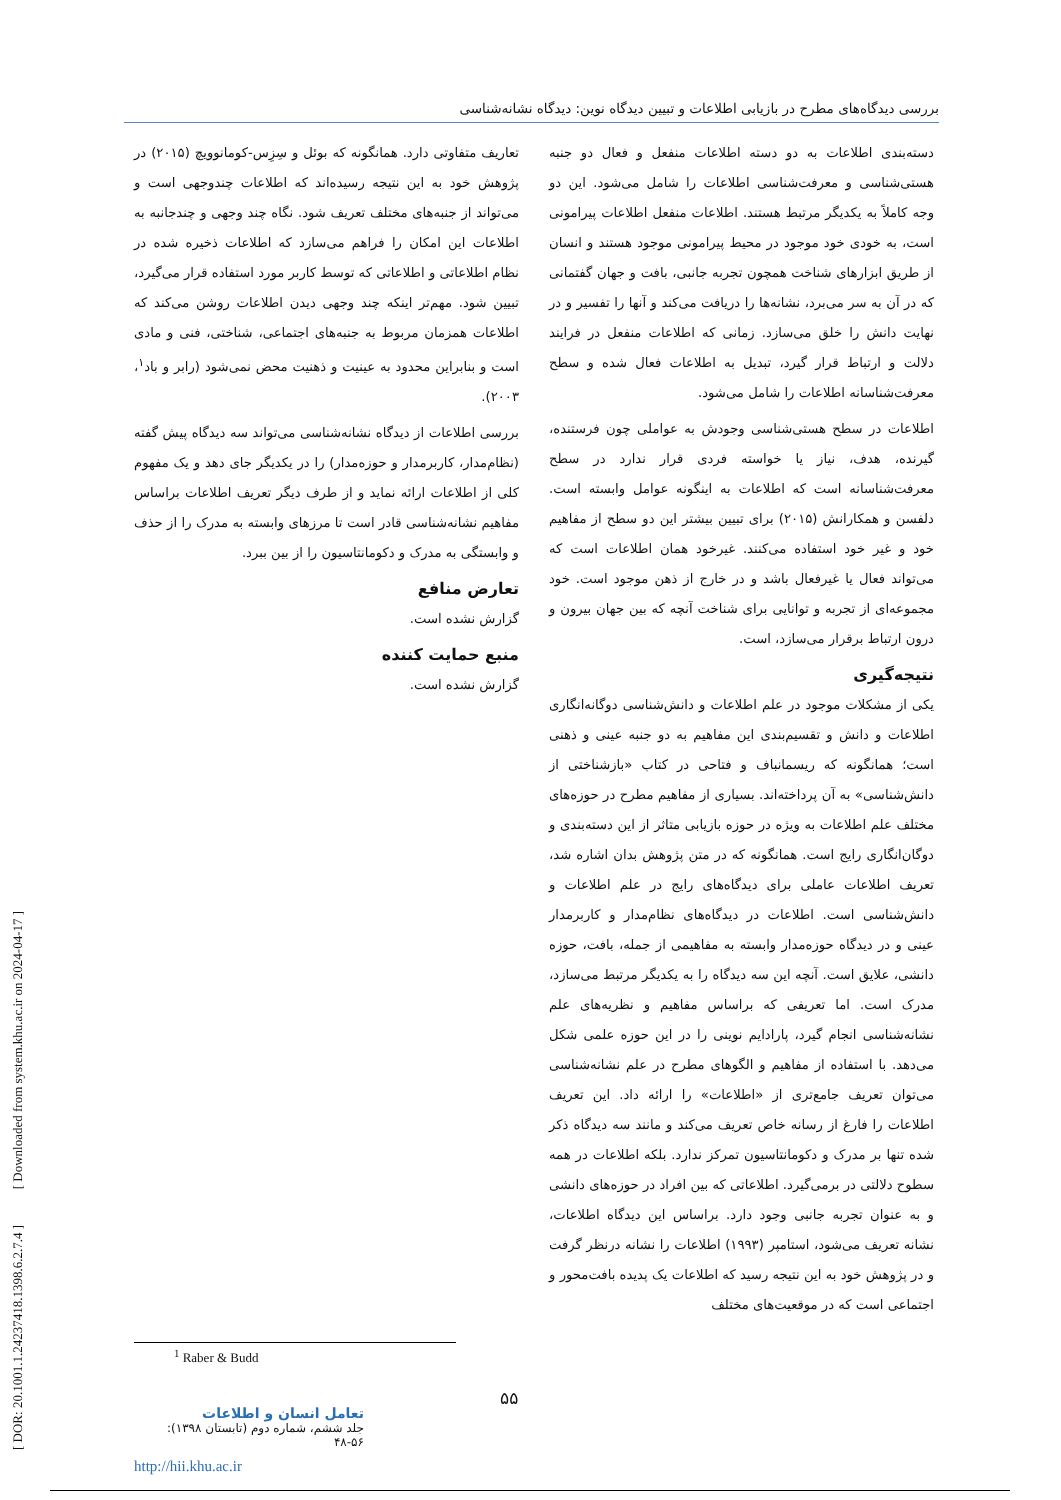بررسی دیدگاه‌های مطرح در بازیابی اطلاعات و تبیین دیدگاه نوین: دیدگاه نشانه‌شناسی
دسته‌بندی اطلاعات به دو دسته اطلاعات منفعل و فعال دو جنبه هستی‌شناسی و معرفت‌شناسی اطلاعات را شامل می‌شود. این دو وجه کاملاً به یکدیگر مرتبط هستند. اطلاعات منفعل اطلاعات پیرامونی است، به خودی خود موجود در محیط پیرامونی موجود هستند و انسان از طریق ابزارهای شناخت همچون تجربه جانبی، بافت و جهان گفتمانی که در آن به سر می‌برد، نشانه‌ها را دریافت می‌کند و آنها را تفسیر و در نهایت دانش را خلق می‌سازد. زمانی که اطلاعات منفعل در فرایند دلالت و ارتباط قرار گیرد، تبدیل به اطلاعات فعال شده و سطح معرفت‌شناسانه اطلاعات را شامل می‌شود.
اطلاعات در سطح هستی‌شناسی وجودش به عواملی چون فرستنده، گیرنده، هدف، نیاز یا خواسته فردی قرار ندارد در سطح معرفت‌شناسانه است که اطلاعات به اینگونه عوامل وابسته است. دلفسن و همکارانش (۲۰۱۵) برای تبیین بیشتر این دو سطح از مفاهیم خود و غیر خود استفاده می‌کنند. غیرخود همان اطلاعات است که می‌تواند فعال یا غیرفعال باشد و در خارج از ذهن موجود است. خود مجموعه‌ای از تجربه و توانایی برای شناخت آنچه که بین جهان بیرون و درون ارتباط برقرار می‌سازد، است.
نتیجه‌گیری
یکی از مشکلات موجود در علم اطلاعات و دانش‌شناسی دوگانه‌انگاری اطلاعات و دانش و تقسیم‌بندی این مفاهیم به دو جنبه عینی و ذهنی است؛ همانگونه که ریسمانباف و فتاحی در کتاب «بازشناختی از دانش‌شناسی» به آن پرداخته‌اند. بسیاری از مفاهیم مطرح در حوزه‌های مختلف علم اطلاعات به ویژه در حوزه بازیابی متاثر از این دسته‌بندی و دوگان‌انگاری رایج است. همانگونه که در متن پژوهش بدان اشاره شد، تعریف اطلاعات عاملی برای دیدگاه‌های رایج در علم اطلاعات و دانش‌شناسی است. اطلاعات در دیدگاه‌های نظام‌مدار و کاربرمدار عینی و در دیدگاه حوزه‌مدار وابسته به مفاهیمی از جمله، بافت، حوزه دانشی، علایق است. آنچه این سه دیدگاه را به یکدیگر مرتبط می‌سازد، مدرک است. اما تعریفی که براساس مفاهیم و نظریه‌های علم نشانه‌شناسی انجام گیرد، پارادایم نوینی را در این حوزه علمی شکل می‌دهد. با استفاده از مفاهیم و الگوهای مطرح در علم نشانه‌شناسی می‌توان تعریف جامع‌تری از «اطلاعات» را ارائه داد. این تعریف اطلاعات را فارغ از رسانه خاص تعریف می‌کند و مانند سه دیدگاه ذکر شده تنها بر مدرک و دکومانتاسیون تمرکز ندارد. بلکه اطلاعات در همه سطوح دلالتی در برمی‌گیرد. اطلاعاتی که بین افراد در حوزه‌های دانشی و به عنوان تجربه جانبی وجود دارد. براساس این دیدگاه اطلاعات، نشانه تعریف می‌شود، استامپر (۱۹۹۳) اطلاعات را نشانه درنظر گرفت و در پژوهش خود به این نتیجه رسید که اطلاعات یک پدیده بافت‌محور و اجتماعی است که در موقعیت‌های مختلف
تعاریف متفاوتی دارد. همانگونه که بوئل و سِزِس-کومانوویچ (۲۰۱۵) در پژوهش خود به این نتیجه رسیده‌اند که اطلاعات چندوجهی است و می‌تواند از جنبه‌های مختلف تعریف شود. نگاه چند وجهی و چندجانبه به اطلاعات این امکان را فراهم می‌سازد که اطلاعات ذخیره شده در نظام اطلاعاتی و اطلاعاتی که توسط کاربر مورد استفاده قرار می‌گیرد، تبیین شود. مهم‌تر اینکه چند وجهی دیدن اطلاعات روشن می‌کند که اطلاعات همزمان مربوط به جنبه‌های اجتماعی، شناختی، فنی و مادی است و بنابراین محدود به عینیت و ذهنیت محض نمی‌شود (رابر و باد<sup>۱</sup>، ۲۰۰۳).
بررسی اطلاعات از دیدگاه نشانه‌شناسی می‌تواند سه دیدگاه پیش گفته (نظام‌مدار، کاربرمدار و حوزه‌مدار) را در یکدیگر جای دهد و یک مفهوم کلی از اطلاعات ارائه نماید و از طرف دیگر تعریف اطلاعات براساس مفاهیم نشانه‌شناسی قادر است تا مرزهای وابسته به مدرک را از حذف و وابستگی به مدرک و دکومانتاسیون را از بین ببرد.
تعارض منافع
گزارش نشده است.
منبع حمایت کننده
گزارش نشده است.
<sup>1</sup> Raber & Budd
۵۵
تعامل انسان و اطلاعات
جلد ششم، شماره دوم (تابستان ۱۳۹۸): ۵۶-۴۸
http://hii.khu.ac.ir
[ DOR: 20.1001.1.24237418.1398.6.2.7.4 ] [ Downloaded from system.khu.ac.ir on 2024-04-17 ]